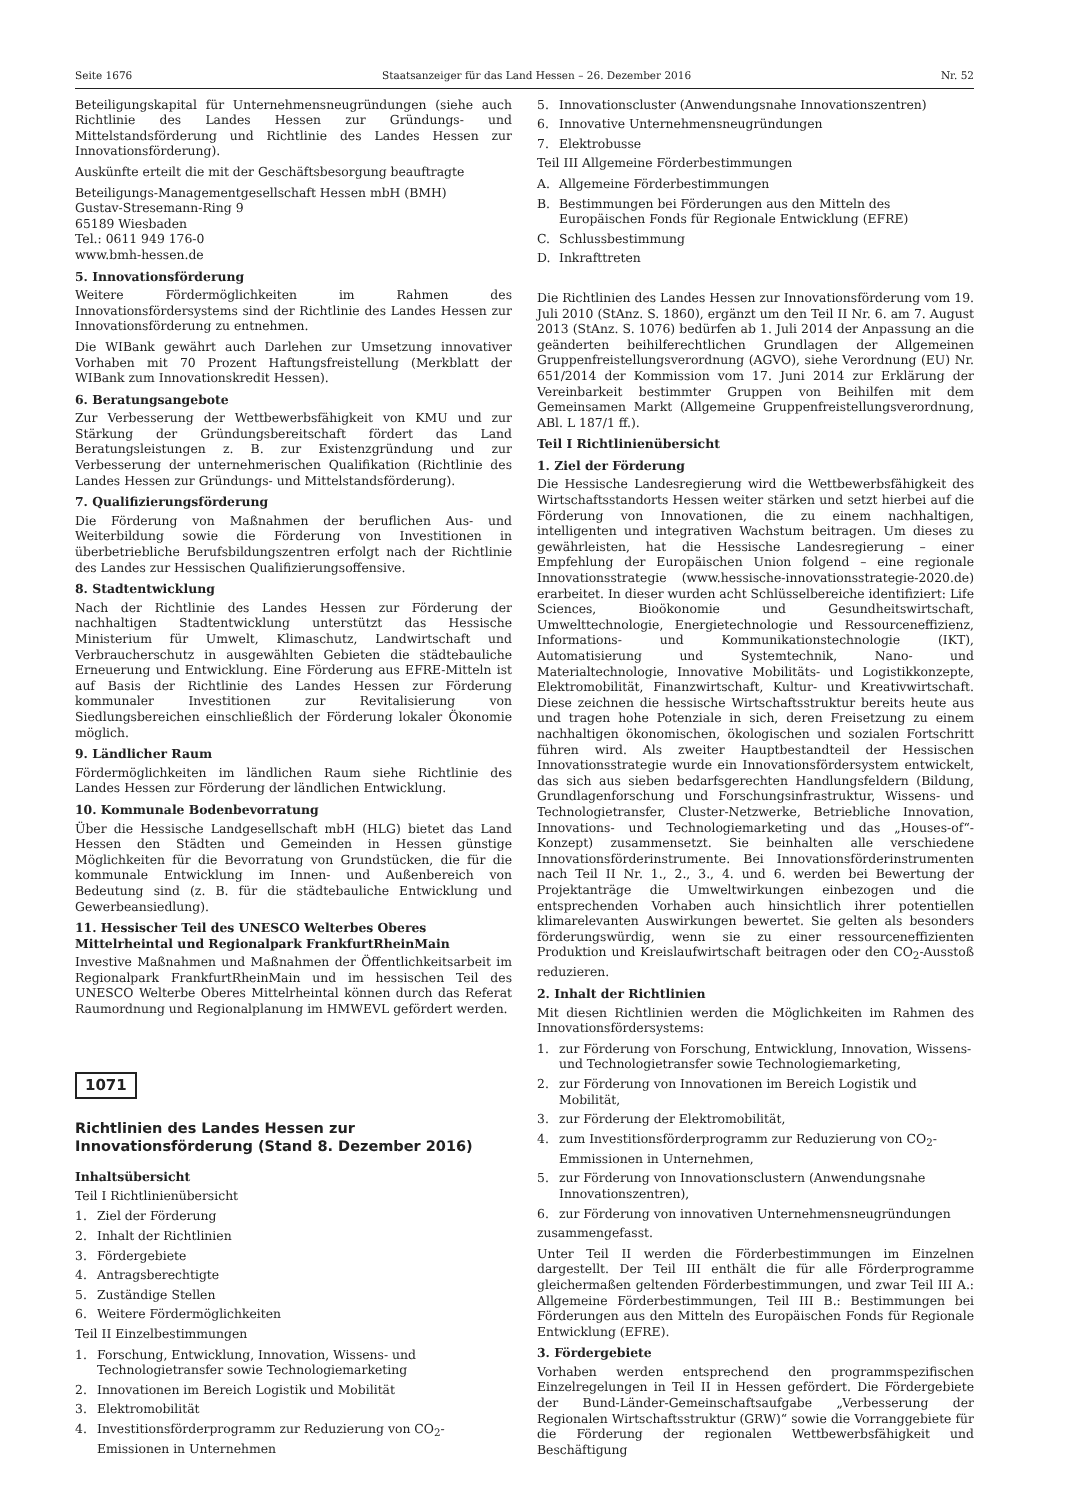Seite 1676 Staatsanzeiger für das Land Hessen – 26. Dezember 2016 Nr. 52
Beteiligungskapital für Unternehmensneugründungen (siehe auch Richtlinie des Landes Hessen zur Gründungs- und Mittelstandsförderung und Richtlinie des Landes Hessen zur Innovationsförderung).
Auskünfte erteilt die mit der Geschäftsbesorgung beauftragte
Beteiligungs-Managementgesellschaft Hessen mbH (BMH)
Gustav-Stresemann-Ring 9
65189 Wiesbaden
Tel.: 0611 949 176-0
www.bmh-hessen.de
5. Innovationsförderung
Weitere Fördermöglichkeiten im Rahmen des Innovationsfördersystems sind der Richtlinie des Landes Hessen zur Innovationsförderung zu entnehmen.
Die WIBank gewährt auch Darlehen zur Umsetzung innovativer Vorhaben mit 70 Prozent Haftungsfreistellung (Merkblatt der WIBank zum Innovationskredit Hessen).
6. Beratungsangebote
Zur Verbesserung der Wettbewerbsfähigkeit von KMU und zur Stärkung der Gründungsbereitschaft fördert das Land Beratungsleistungen z. B. zur Existenzgründung und zur Verbesserung der unternehmerischen Qualifikation (Richtlinie des Landes Hessen zur Gründungs- und Mittelstandsförderung).
7. Qualifizierungsförderung
Die Förderung von Maßnahmen der beruflichen Aus- und Weiterbildung sowie die Förderung von Investitionen in überbetriebliche Berufsbildungszentren erfolgt nach der Richtlinie des Landes zur Hessischen Qualifizierungsoffensive.
8. Stadtentwicklung
Nach der Richtlinie des Landes Hessen zur Förderung der nachhaltigen Stadtentwicklung unterstützt das Hessische Ministerium für Umwelt, Klimaschutz, Landwirtschaft und Verbraucherschutz in ausgewählten Gebieten die städtebauliche Erneuerung und Entwicklung. Eine Förderung aus EFRE-Mitteln ist auf Basis der Richtlinie des Landes Hessen zur Förderung kommunaler Investitionen zur Revitalisierung von Siedlungsbereichen einschließlich der Förderung lokaler Ökonomie möglich.
9. Ländlicher Raum
Fördermöglichkeiten im ländlichen Raum siehe Richtlinie des Landes Hessen zur Förderung der ländlichen Entwicklung.
10. Kommunale Bodenbevorratung
Über die Hessische Landgesellschaft mbH (HLG) bietet das Land Hessen den Städten und Gemeinden in Hessen günstige Möglichkeiten für die Bevorratung von Grundstücken, die für die kommunale Entwicklung im Innen- und Außenbereich von Bedeutung sind (z. B. für die städtebauliche Entwicklung und Gewerbeansiedlung).
11. Hessischer Teil des UNESCO Welterbes Oberes Mittelrheintal und Regionalpark FrankfurtRheinMain
Investive Maßnahmen und Maßnahmen der Öffentlichkeitsarbeit im Regionalpark FrankfurtRheinMain und im hessischen Teil des UNESCO Welterbe Oberes Mittelrheintal können durch das Referat Raumordnung und Regionalplanung im HMWEVL gefördert werden.
1071
Richtlinien des Landes Hessen zur Innovationsförderung (Stand 8. Dezember 2016)
Inhaltsübersicht
Teil I Richtlinienübersicht
1. Ziel der Förderung
2. Inhalt der Richtlinien
3. Fördergebiete
4. Antragsberechtigte
5. Zuständige Stellen
6. Weitere Fördermöglichkeiten
Teil II Einzelbestimmungen
1. Forschung, Entwicklung, Innovation, Wissens- und Technologietransfer sowie Technologiemarketing
2. Innovationen im Bereich Logistik und Mobilität
3. Elektromobilität
4. Investitionsförderprogramm zur Reduzierung von CO<sub>2</sub>-Emissionen in Unternehmen
5. Innovationscluster (Anwendungsnahe Innovationszentren)
6. Innovative Unternehmensneugründungen
7. Elektrobusse
Teil III Allgemeine Förderbestimmungen
A. Allgemeine Förderbestimmungen
B. Bestimmungen bei Förderungen aus den Mitteln des Europäischen Fonds für Regionale Entwicklung (EFRE)
C. Schlussbestimmung
D. Inkrafttreten
Die Richtlinien des Landes Hessen zur Innovationsförderung vom 19. Juli 2010 (StAnz. S. 1860), ergänzt um den Teil II Nr. 6. am 7. August 2013 (StAnz. S. 1076) bedürfen ab 1. Juli 2014 der Anpassung an die geänderten beihilferechtlichen Grundlagen der Allgemeinen Gruppenfreistellungsverordnung (AGVO), siehe Verordnung (EU) Nr. 651/2014 der Kommission vom 17. Juni 2014 zur Erklärung der Vereinbarkeit bestimmter Gruppen von Beihilfen mit dem Gemeinsamen Markt (Allgemeine Gruppenfreistellungsverordnung, ABl. L 187/1 ff.).
Teil I Richtlinienübersicht
1. Ziel der Förderung
Die Hessische Landesregierung wird die Wettbewerbsfähigkeit des Wirtschaftsstandorts Hessen weiter stärken und setzt hierbei auf die Förderung von Innovationen, die zu einem nachhaltigen, intelligenten und integrativen Wachstum beitragen. Um dieses zu gewährleisten, hat die Hessische Landesregierung – einer Empfehlung der Europäischen Union folgend – eine regionale Innovationsstrategie (www.hessische-innovationsstrategie-2020.de) erarbeitet. In dieser wurden acht Schlüsselbereiche identifiziert: Life Sciences, Bioökonomie und Gesundheitswirtschaft, Umwelttechnologie, Energietechnologie und Ressourceneffizienz, Informations- und Kommunikationstechnologie (IKT), Automatisierung und Systemtechnik, Nano- und Materialtechnologie, Innovative Mobilitäts- und Logistikkonzepte, Elektromobilität, Finanzwirtschaft, Kultur- und Kreativwirtschaft. Diese zeichnen die hessische Wirtschaftsstruktur bereits heute aus und tragen hohe Potenziale in sich, deren Freisetzung zu einem nachhaltigen ökonomischen, ökologischen und sozialen Fortschritt führen wird. Als zweiter Hauptbestandteil der Hessischen Innovationsstrategie wurde ein Innovationsfördersystem entwickelt, das sich aus sieben bedarfsgerechten Handlungsfeldern (Bildung, Grundlagenforschung und Forschungsinfrastruktur, Wissens- und Technologietransfer, Cluster-Netzwerke, Betriebliche Innovation, Innovations- und Technologiemarketing und das „Houses-of“-Konzept) zusammensetzt. Sie beinhalten alle verschiedene Innovationsförderinstrumente. Bei Innovationsförderinstrumenten nach Teil II Nr. 1., 2., 3., 4. und 6. werden bei Bewertung der Projektanträge die Umweltwirkungen einbezogen und die entsprechenden Vorhaben auch hinsichtlich ihrer potentiellen klimarelevanten Auswirkungen bewertet. Sie gelten als besonders förderungswürdig, wenn sie zu einer ressourceneffizienten Produktion und Kreislaufwirtschaft beitragen oder den CO<sub>2</sub>-Ausstoß reduzieren.
2. Inhalt der Richtlinien
Mit diesen Richtlinien werden die Möglichkeiten im Rahmen des Innovationsfördersystems:
1. zur Förderung von Forschung, Entwicklung, Innovation, Wissens- und Technologietransfer sowie Technologiemarketing,
2. zur Förderung von Innovationen im Bereich Logistik und Mobilität,
3. zur Förderung der Elektromobilität,
4. zum Investitionsförderprogramm zur Reduzierung von CO<sub>2</sub>-Emmissionen in Unternehmen,
5. zur Förderung von Innovationsclustern (Anwendungsnahe Innovationszentren),
6. zur Förderung von innovativen Unternehmensneugründungen
zusammengefasst.
Unter Teil II werden die Förderbestimmungen im Einzelnen dargestellt. Der Teil III enthält die für alle Förderprogramme gleichermaßen geltenden Förderbestimmungen, und zwar Teil III A.: Allgemeine Förderbestimmungen, Teil III B.: Bestimmungen bei Förderungen aus den Mitteln des Europäischen Fonds für Regionale Entwicklung (EFRE).
3. Fördergebiete
Vorhaben werden entsprechend den programmspezifischen Einzelregelungen in Teil II in Hessen gefördert. Die Fördergebiete der Bund-Länder-Gemeinschaftsaufgabe „Verbesserung der Regionalen Wirtschaftsstruktur (GRW)“ sowie die Vorranggebiete für die Förderung der regionalen Wettbewerbsfähigkeit und Beschäftigung